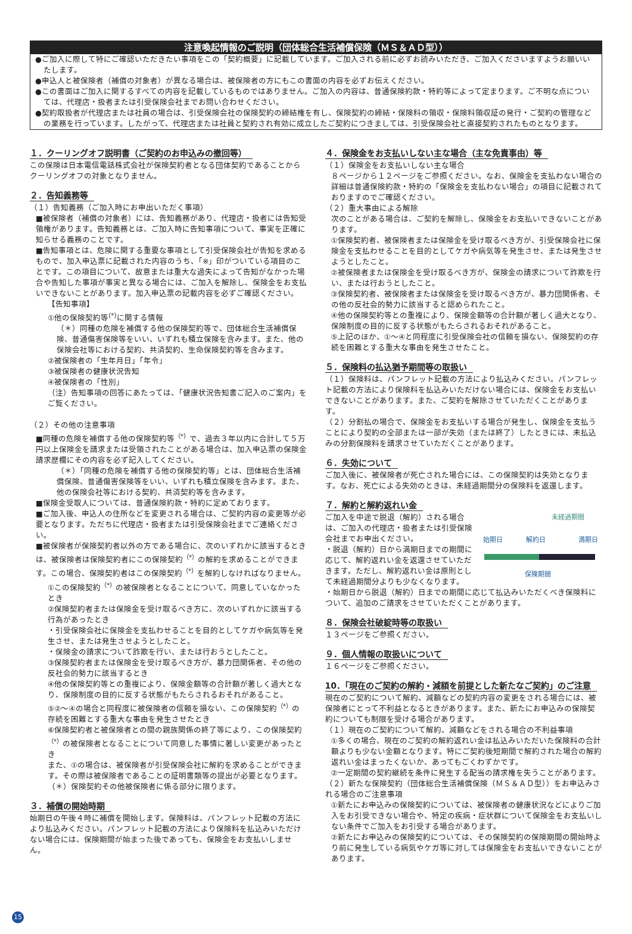注意喚起情報のご説明（団体総合生活補償保険（ＭＳ＆ＡＤ型））
●ご加入に際して特にご確認いただきたい事項をこの「契約概要」に記載しています。ご加入される前に必ずお読みいただき、ご加入くださいますようお願いいたします。
●申込人と被保険者（補償の対象者）が異なる場合は、被保険者の方にもこの書面の内容を必ずお伝えください。
●この書面はご加入に関するすべての内容を記載しているものではありません。ご加入の内容は、普通保険約款・特約等によって定まります。ご不明な点については、代理店・扱者または引受保険会社までお問い合わせください。
●契約取扱者が代理店または社員の場合は、引受保険会社の保険契約の締結権を有し、保険契約の締結・保険料の領収・保険料領収証の発行・ご契約の管理などの業務を行っています。したがって、代理店または社員と契約され有効に成立したご契約につきましては、引受保険会社と直接契約されたものとなります。
１．クーリングオフ説明書（ご契約のお申込みの撤回等）
この保険は日本電信電話株式会社が保険契約者となる団体契約であることからクーリングオフの対象となりません。
２．告知義務等
（１）告知義務（ご加入時にお申出いただく事項）
■被保険者（補償の対象者）には、告知義務があり、代理店・扱者には告知受領権があります。告知義務とは、ご加入時に告知事項について、事実を正確に知らせる義務のことです。
■告知事項とは、危険に関する重要な事項として引受保険会社が告知を求めるもので、加入申込票に記載された内容のうち、「※」印がついている項目のことです。この項目について、故意または重大な過失によって告知がなかった場合や告知した事項が事実と異なる場合には、ご加入を解除し、保険金をお支払いできないことがあります。加入申込票の記載内容を必ずご確認ください。
【告知事項】
①他の保険契約等<sup>(*)</sup>に関する情報
（＊）同種の危険を補償する他の保険契約等で、団体総合生活補償保険、普通傷害保険等をいい、いずれも積立保険を含みます。また、他の保険会社等における契約、共済契約、生命保険契約等を含みます。
②被保険者の「生年月日」「年令」
③被保険者の健康状況告知
④被保険者の「性別」
（注）告知事項の回答にあたっては、「健康状況告知書ご記入のご案内」をご覧ください。
（２）その他の注意事項
■同種の危険を補償する他の保険契約等<sup>（*）</sup>で、過去３年以内に合計して５万円以上保険金を請求または受領されたことがある場合は、加入申込票の保険金請求歴欄にその内容を必ず記入してください。
（＊）「同種の危険を補償する他の保険契約等」とは、団体総合生活補償保険、普通傷害保険等をいい、いずれも積立保険を含みます。また、他の保険会社等における契約、共済契約等を含みます。
■保険金受取人については、普通保険約款・特約に定めております。
■ご加入後、申込人の住所などを変更される場合は、ご契約内容の変更等が必要となります。ただちに代理店・扱者または引受保険会社までご連絡ください。
■被保険者が保険契約者以外の方である場合に、次のいずれかに該当するときは、被保険者は保険契約者にこの保険契約<sup>（*）</sup>の解約を求めることができます。この場合、保険契約者はこの保険契約<sup>（*）</sup>を解約しなければなりません。
①この保険契約<sup>（*）</sup>の被保険者となることについて、同意していなかったとき
②保険契約者または保険金を受け取るべき方に、次のいずれかに該当する行為があったとき
・引受保険会社に保険金を支払わせることを目的としてケガや病気等を発生させ、または発生させようとしたこと。
・保険金の請求について詐欺を行い、または行おうとしたこと。
③保険契約者または保険金を受け取るべき方が、暴力団関係者、その他の反社会的勢力に該当するとき
④他の保険契約等との重複により、保険金額等の合計額が著しく過大となり、保険制度の目的に反する状態がもたらされるおそれがあること。
⑤②～④の場合と同程度に被保険者の信頼を損ない、この保険契約<sup>（*）</sup>の存続を困難とする重大な事由を発生させたとき
⑥保険契約者と被保険者との間の親族関係の終了等により、この保険契約<sup>（*）</sup>の被保険者となることについて同意した事情に著しい変更があったとき
また、①の場合は、被保険者が引受保険会社に解約を求めることができます。その際は被保険者であることの証明書類等の提出が必要となります。
（＊）保険契約その他被保険者に係る部分に限ります。
３．補償の開始時期
始期日の午後４時に補償を開始します。保険料は、パンフレット記載の方法により払込みください。パンフレット記載の方法により保険料を払込みいただけない場合には、保険期間が始まった後であっても、保険金をお支払いしません。
４．保険金をお支払いしない主な場合（主な免責事由）等
（１）保険金をお支払いしない主な場合
８ページから１２ページをご参照ください。なお、保険金を支払わない場合の詳細は普通保険約款・特約の「保険金を支払わない場合」の項目に記載されておりますのでご確認ください。
（２）重大事由による解除
次のことがある場合は、ご契約を解除し、保険金をお支払いできないことがあります。
①保険契約者、被保険者または保険金を受け取るべき方が、引受保険会社に保険金を支払わせることを目的としてケガや病気等を発生させ、または発生させようとしたこと。
②被保険者または保険金を受け取るべき方が、保険金の請求について詐欺を行い、または行おうとしたこと。
③保険契約者、被保険者または保険金を受け取るべき方が、暴力団関係者、その他の反社会的勢力に該当すると認められたこと。
④他の保険契約等との重複により、保険金額等の合計額が著しく過大となり、保険制度の目的に反する状態がもたらされるおそれがあること。
⑤上記のほか、①～④と同程度に引受保険会社の信頼を損ない、保険契約の存続を困難とする重大な事由を発生させたこと。
５．保険料の払込猶予期間等の取扱い
（１）保険料は、パンフレット記載の方法により払込みください。パンフレット記載の方法により保険料を払込みいただけない場合には、保険金をお支払いできないことがあります。また、ご契約を解除させていただくことがあります。
（２）分割払の場合で、保険金をお支払いする場合が発生し、保険金を支払うことにより契約の全部または一部が失効（または終了）したときには、未払込みの分割保険料を請求させていただくことがあります。
６．失効について
ご加入後に、被保険者が死亡された場合には、この保険契約は失効となります。なお、死亡による失効のときは、未経過期間分の保険料を返還します。
７．解約と解約返れい金
ご加入を中途で脱退（解約）される場合は、ご加入の代理店・扱者または引受保険会社までお申出ください。
・脱退（解約）日から満期日までの期間に応じて、解約返れい金を返還させていただきます。ただし、解約返れい金は原則として未経過期間分よりも少なくなります。
未経過期間
始期日
解約日
満期日
保険期間
・始期日から脱退（解約）日までの期間に応じて払込みいただくべき保険料について、追加のご請求をさせていただくことがあります。
８．保険会社破綻時等の取扱い
１３ページをご参照ください。
９．個人情報の取扱いについて
１６ページをご参照ください。
10．「現在のご契約の解約・減額を前提とした新たなご契約」のご注意
現在のご契約について解約、減額などの契約内容の変更をされる場合には、被保険者にとって不利益となるときがあります。また、新たにお申込みの保険契約についても制限を受ける場合があります。
（１）現在のご契約について解約、減額などをされる場合の不利益事項
①多くの場合、現在のご契約の解約返れい金は払込みいただいた保険料の合計額よりも少ない金額となります。特にご契約後短期間で解約された場合の解約返れい金はまったくないか、あってもごくわずかです。
②一定期間の契約継続を条件に発生する配当の請求権を失うことがあります。
（２）新たな保険契約（団体総合生活補償保険（ＭＳ＆ＡＤ型））をお申込みされる場合のご注意事項
①新たにお申込みの保険契約については、被保険者の健康状況などによりご加入をお引受できない場合や、特定の疾病・症状群について保険金をお支払いしない条件でご加入をお引受する場合があります。
②新たにお申込みの保険契約については、その保険契約の保険期間の開始時より前に発生している病気やケガ等に対しては保険金をお支払いできないことがあります。
15